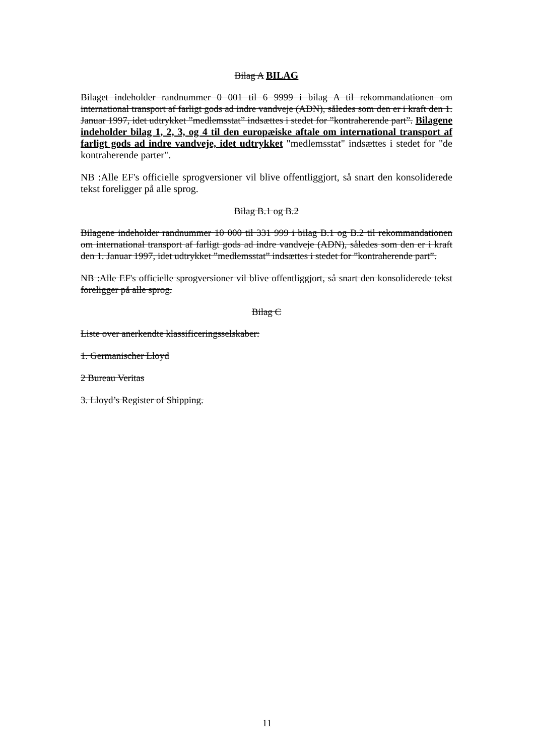Bilag A BILAG
Bilaget indeholder randnummer 0 001 til 6 9999 i bilag A til rekommandationen om international transport af farligt gods ad indre vandveje (ADN), således som den er i kraft den 1. Januar 1997, idet udtrykket ”medlemsstat” indsættes i stedet for ”kontraherende part”. Bilagene indeholder bilag 1, 2, 3, og 4 til den europæiske aftale om international transport af farligt gods ad indre vandveje, idet udtrykket "medlemsstat" indsættes i stedet for "de kontraherende parter".
NB :Alle EF's officielle sprogversioner vil blive offentliggjort, så snart den konsoliderede tekst foreligger på alle sprog.
Bilag B.1 og B.2
Bilagene indeholder randnummer 10 000 til 331 999 i bilag B.1 og B.2 til rekommandationen om international transport af farligt gods ad indre vandveje (ADN), således som den er i kraft den 1. Januar 1997, idet udtrykket ”medlemsstat” indsættes i stedet for ”kontraherende part”.
NB :Alle EF's officielle sprogversioner vil blive offentliggjort, så snart den konsoliderede tekst foreligger på alle sprog.
Bilag C
Liste over anerkendte klassificeringsselskaber:
1. Germanischer Lloyd
2 Bureau Veritas
3. Lloyd’s Register of Shipping.
11